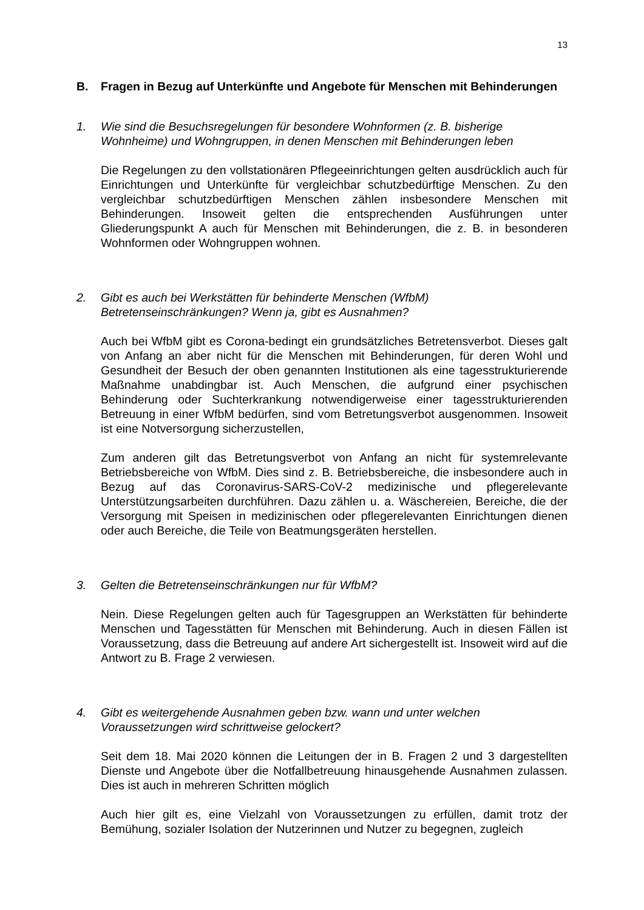13
B. Fragen in Bezug auf Unterkünfte und Angebote für Menschen mit Behinderungen
1. Wie sind die Besuchsregelungen für besondere Wohnformen (z. B. bisherige Wohnheime) und Wohngruppen, in denen Menschen mit Behinderungen leben
Die Regelungen zu den vollstationären Pflegeeinrichtungen gelten ausdrücklich auch für Einrichtungen und Unterkünfte für vergleichbar schutzbedürftige Menschen. Zu den vergleichbar schutzbedürftigen Menschen zählen insbesondere Menschen mit Behinderungen. Insoweit gelten die entsprechenden Ausführungen unter Gliederungspunkt A auch für Menschen mit Behinderungen, die z. B. in besonderen Wohnformen oder Wohngruppen wohnen.
2. Gibt es auch bei Werkstätten für behinderte Menschen (WfbM) Betretenseinschränkungen? Wenn ja, gibt es Ausnahmen?
Auch bei WfbM gibt es Corona-bedingt ein grundsätzliches Betretensverbot. Dieses galt von Anfang an aber nicht für die Menschen mit Behinderungen, für deren Wohl und Gesundheit der Besuch der oben genannten Institutionen als eine tagesstrukturierende Maßnahme unabdingbar ist. Auch Menschen, die aufgrund einer psychischen Behinderung oder Suchterkrankung notwendigerweise einer tagesstrukturierenden Betreuung in einer WfbM bedürfen, sind vom Betretungsverbot ausgenommen. Insoweit ist eine Notversorgung sicherzustellen,
Zum anderen gilt das Betretungsverbot von Anfang an nicht für systemrelevante Betriebsbereiche von WfbM. Dies sind z. B. Betriebsbereiche, die insbesondere auch in Bezug auf das Coronavirus-SARS-CoV-2 medizinische und pflegerelevante Unterstützungsarbeiten durchführen. Dazu zählen u. a. Wäschereien, Bereiche, die der Versorgung mit Speisen in medizinischen oder pflegerelevanten Einrichtungen dienen oder auch Bereiche, die Teile von Beatmungsgeräten herstellen.
3. Gelten die Betretenseinschränkungen nur für WfbM?
Nein. Diese Regelungen gelten auch für Tagesgruppen an Werkstätten für behinderte Menschen und Tagesstätten für Menschen mit Behinderung. Auch in diesen Fällen ist Voraussetzung, dass die Betreuung auf andere Art sichergestellt ist. Insoweit wird auf die Antwort zu B. Frage 2 verwiesen.
4. Gibt es weitergehende Ausnahmen geben bzw. wann und unter welchen Voraussetzungen wird schrittweise gelockert?
Seit dem 18. Mai 2020 können die Leitungen der in B. Fragen 2 und 3 dargestellten Dienste und Angebote über die Notfallbetreuung hinausgehende Ausnahmen zulassen. Dies ist auch in mehreren Schritten möglich
Auch hier gilt es, eine Vielzahl von Voraussetzungen zu erfüllen, damit trotz der Bemühung, sozialer Isolation der Nutzerinnen und Nutzer zu begegnen, zugleich